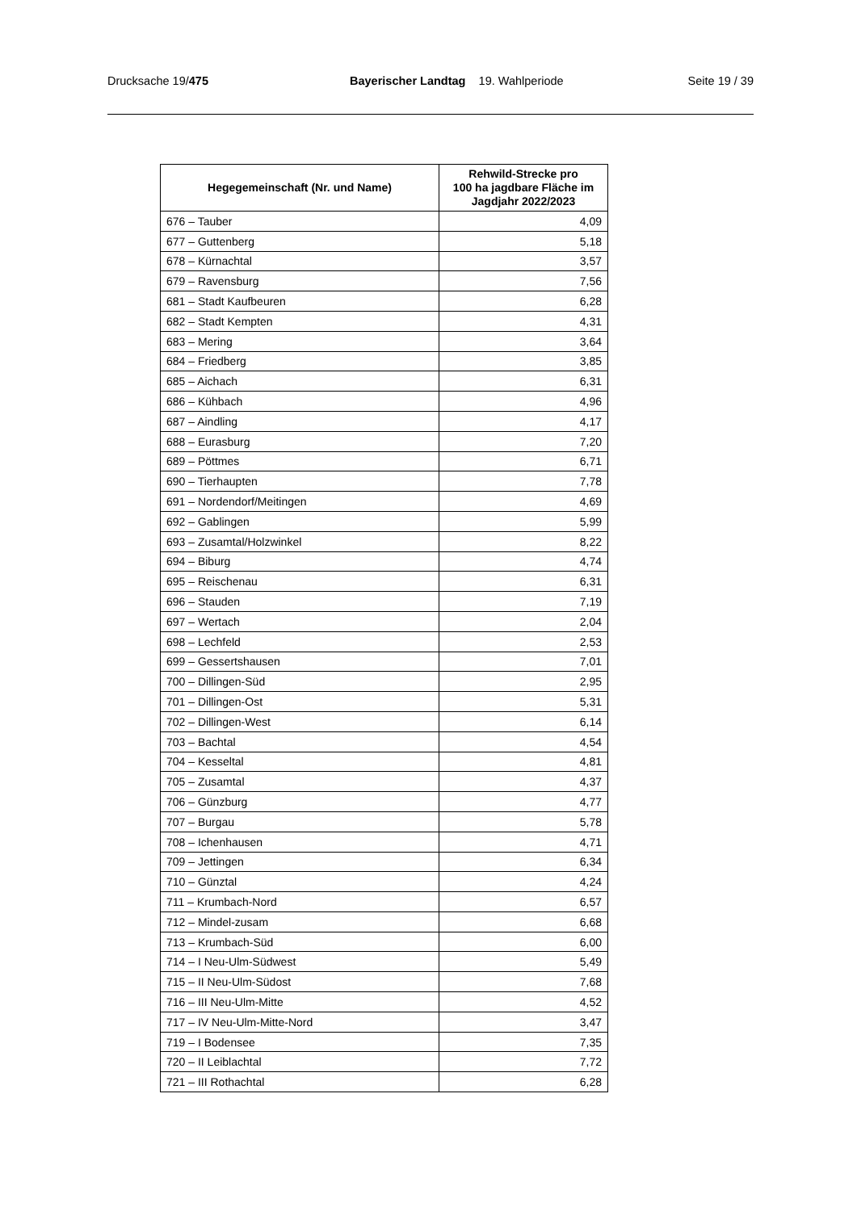Drucksache 19/475 Bayerischer Landtag 19. Wahlperiode Seite 19 / 39
| Hegegemeinschaft (Nr. und Name) | Rehwild-Strecke pro 100 ha jagdbare Fläche im Jagdjahr 2022/2023 |
| --- | --- |
| 676 – Tauber | 4,09 |
| 677 – Guttenberg | 5,18 |
| 678 – Kürnachtal | 3,57 |
| 679 – Ravensburg | 7,56 |
| 681 – Stadt Kaufbeuren | 6,28 |
| 682 – Stadt Kempten | 4,31 |
| 683 – Mering | 3,64 |
| 684 – Friedberg | 3,85 |
| 685 – Aichach | 6,31 |
| 686 – Kühbach | 4,96 |
| 687 – Aindling | 4,17 |
| 688 – Eurasburg | 7,20 |
| 689 – Pöttmes | 6,71 |
| 690 – Tierhaupten | 7,78 |
| 691 – Nordendorf/Meitingen | 4,69 |
| 692 – Gablingen | 5,99 |
| 693 – Zusamtal/Holzwinkel | 8,22 |
| 694 – Biburg | 4,74 |
| 695 – Reischenau | 6,31 |
| 696 – Stauden | 7,19 |
| 697 – Wertach | 2,04 |
| 698 – Lechfeld | 2,53 |
| 699 – Gessertshausen | 7,01 |
| 700 – Dillingen-Süd | 2,95 |
| 701 – Dillingen-Ost | 5,31 |
| 702 – Dillingen-West | 6,14 |
| 703 – Bachtal | 4,54 |
| 704 – Kesseltal | 4,81 |
| 705 – Zusamtal | 4,37 |
| 706 – Günzburg | 4,77 |
| 707 – Burgau | 5,78 |
| 708 – Ichenhausen | 4,71 |
| 709 – Jettingen | 6,34 |
| 710 – Günztal | 4,24 |
| 711 – Krumbach-Nord | 6,57 |
| 712 – Mindel-zusam | 6,68 |
| 713 – Krumbach-Süd | 6,00 |
| 714 – I Neu-Ulm-Südwest | 5,49 |
| 715 – II Neu-Ulm-Südost | 7,68 |
| 716 – III Neu-Ulm-Mitte | 4,52 |
| 717 – IV Neu-Ulm-Mitte-Nord | 3,47 |
| 719 – I Bodensee | 7,35 |
| 720 – II Leiblachtal | 7,72 |
| 721 – III Rothachtal | 6,28 |